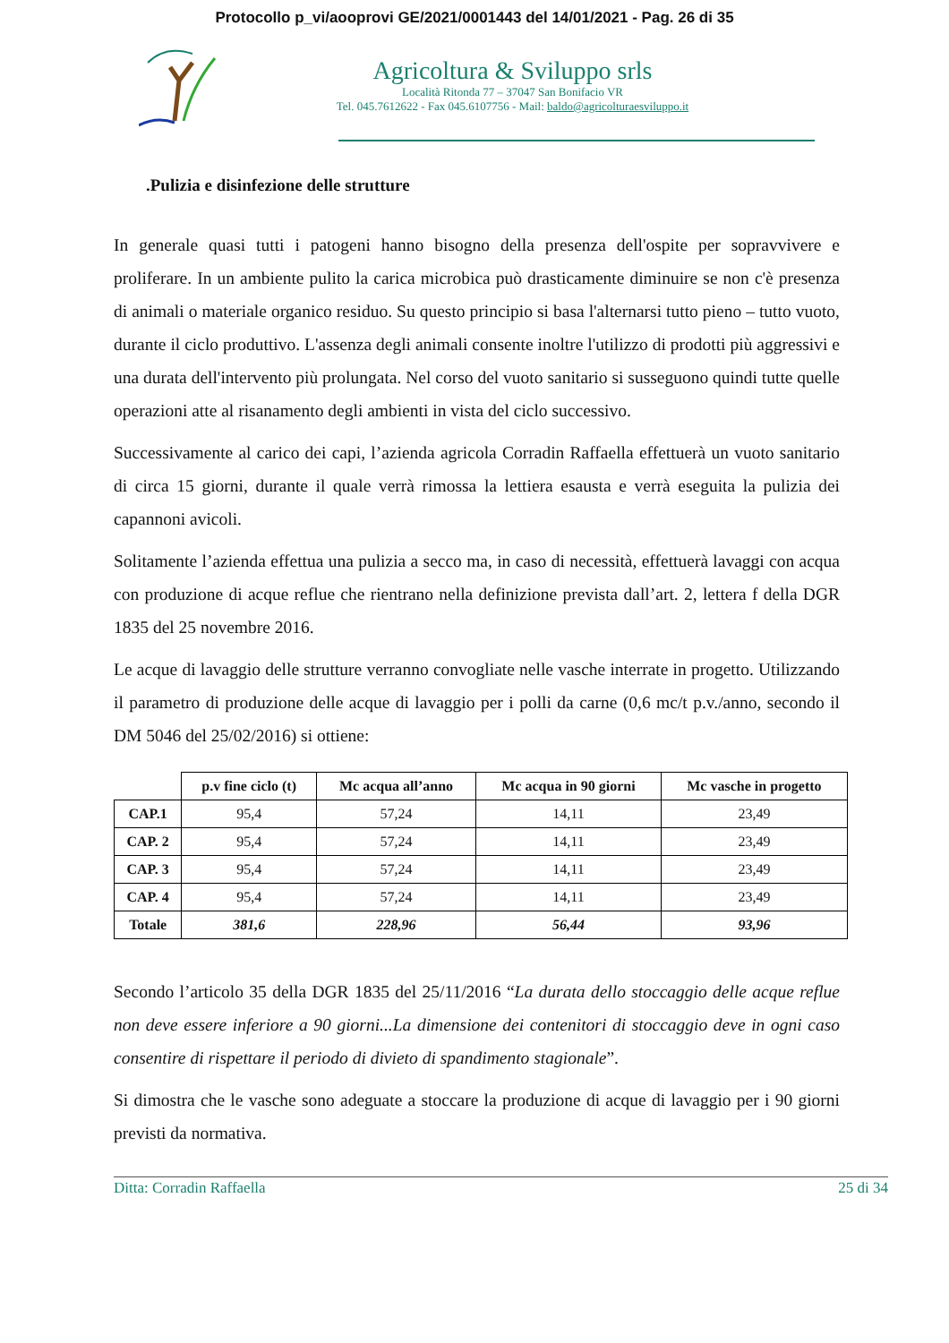Protocollo p_vi/aooprovi GE/2021/0001443 del 14/01/2021 - Pag. 26 di 35
Agricoltura & Sviluppo srls
Località Ritonda 77 – 37047 San Bonifacio VR
Tel. 045.7612622 - Fax 045.6107756 - Mail: baldo@agricolturaesviluppo.it
.Pulizia e disinfezione delle strutture
In generale quasi tutti i patogeni hanno bisogno della presenza dell'ospite per sopravvivere e proliferare. In un ambiente pulito la carica microbica può drasticamente diminuire se non c'è presenza di animali o materiale organico residuo. Su questo principio si basa l'alternarsi tutto pieno – tutto vuoto, durante il ciclo produttivo. L'assenza degli animali consente inoltre l'utilizzo di prodotti più aggressivi e una durata dell'intervento più prolungata. Nel corso del vuoto sanitario si susseguono quindi tutte quelle operazioni atte al risanamento degli ambienti in vista del ciclo successivo.
Successivamente al carico dei capi, l’azienda agricola Corradin Raffaella effettuerà un vuoto sanitario di circa 15 giorni, durante il quale verrà rimossa la lettiera esausta e verrà eseguita la pulizia dei capannoni avicoli.
Solitamente l’azienda effettua una pulizia a secco ma, in caso di necessità, effettuerà lavaggi con acqua con produzione di acque reflue che rientrano nella definizione prevista dall’art. 2, lettera f della DGR 1835 del 25 novembre 2016.
Le acque di lavaggio delle strutture verranno convogliate nelle vasche interrate in progetto. Utilizzando il parametro di produzione delle acque di lavaggio per i polli da carne (0,6 mc/t p.v./anno, secondo il DM 5046 del 25/02/2016) si ottiene:
| | p.v fine ciclo (t) | Mc acqua all’anno | Mc acqua in 90 giorni | Mc vasche in progetto |
| --- | --- | --- | --- | --- |
| CAP.1 | 95,4 | 57,24 | 14,11 | 23,49 |
| CAP. 2 | 95,4 | 57,24 | 14,11 | 23,49 |
| CAP. 3 | 95,4 | 57,24 | 14,11 | 23,49 |
| CAP. 4 | 95,4 | 57,24 | 14,11 | 23,49 |
| Totale | 381,6 | 228,96 | 56,44 | 93,96 |
Secondo l’articolo 35 della DGR 1835 del 25/11/2016 “La durata dello stoccaggio delle acque reflue non deve essere inferiore a 90 giorni...La dimensione dei contenitori di stoccaggio deve in ogni caso consentire di rispettare il periodo di divieto di spandimento stagionale”.
Si dimostra che le vasche sono adeguate a stoccare la produzione di acque di lavaggio per i 90 giorni previsti da normativa.
Ditta: Corradin Raffaella 25 di 34